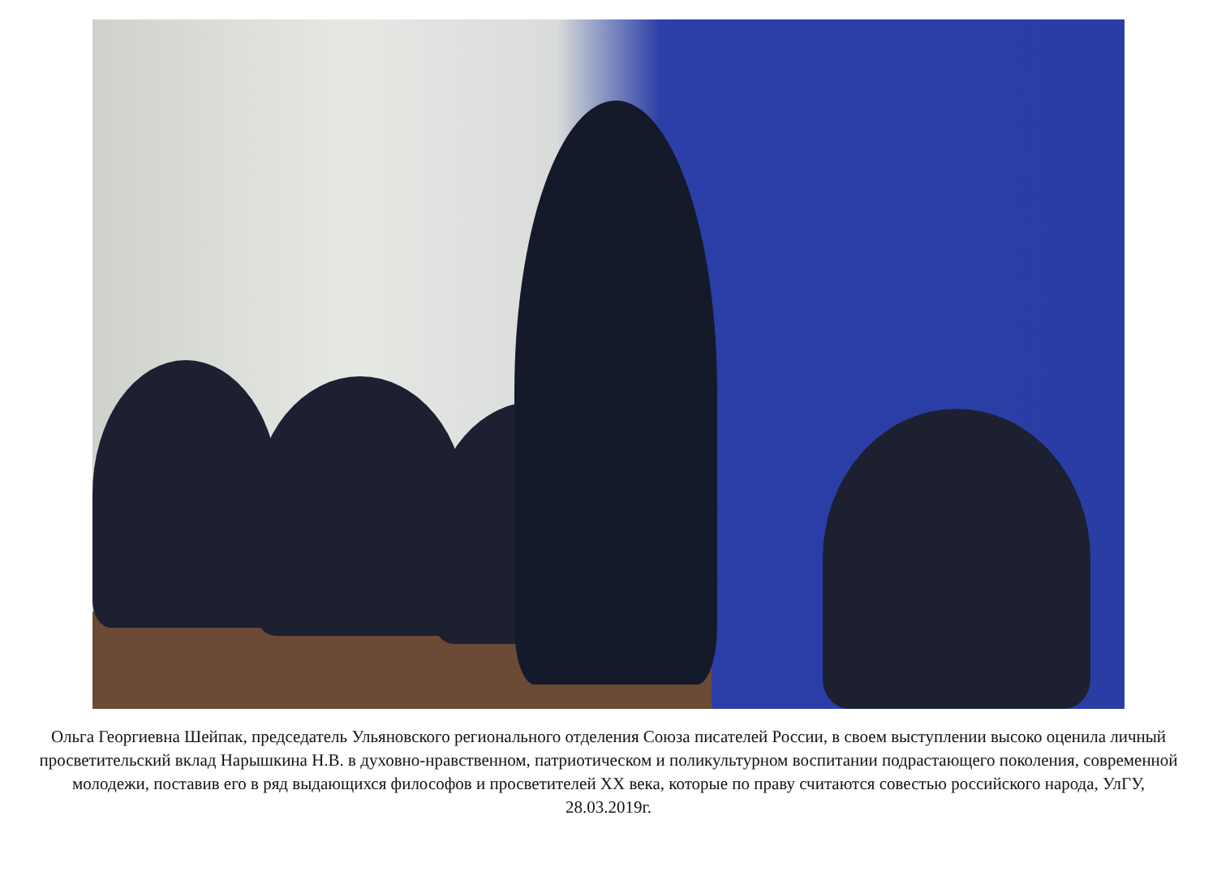Ольга Георгиевна Шейпак, председатель Ульяновского регионального отделения Союза писателей России, в своем выступлении высоко оценила личный просветительский вклад Нарышкина Н.В. в духовно-нравственном, патриотическом и поликультурном воспитании подрастающего поколения, современной молодежи, поставив его в ряд выдающихся философов и просветителей XX века, которые по праву считаются совестью российского народа, УлГУ, 28.03.2019г.